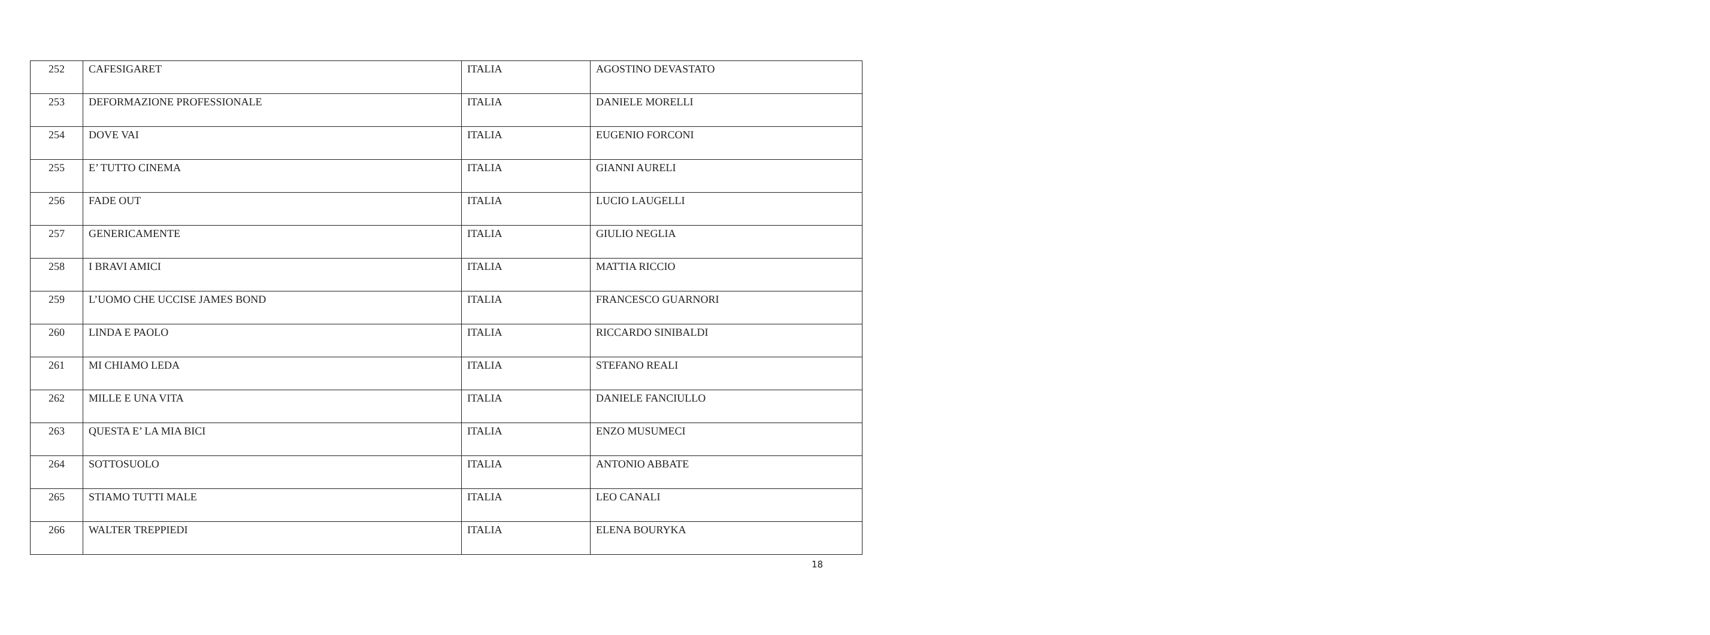| 252 | CAFESIGARET | ITALIA | AGOSTINO DEVASTATO |
| 253 | DEFORMAZIONE PROFESSIONALE | ITALIA | DANIELE MORELLI |
| 254 | DOVE VAI | ITALIA | EUGENIO FORCONI |
| 255 | E’ TUTTO CINEMA | ITALIA | GIANNI AURELI |
| 256 | FADE OUT | ITALIA | LUCIO LAUGELLI |
| 257 | GENERICAMENTE | ITALIA | GIULIO NEGLIA |
| 258 | I BRAVI AMICI | ITALIA | MATTIA RICCIO |
| 259 | L’UOMO CHE UCCISE JAMES BOND | ITALIA | FRANCESCO GUARNORI |
| 260 | LINDA E PAOLO | ITALIA | RICCARDO SINIBALDI |
| 261 | MI CHIAMO LEDA | ITALIA | STEFANO REALI |
| 262 | MILLE E UNA VITA | ITALIA | DANIELE FANCIULLO |
| 263 | QUESTA E’ LA MIA BICI | ITALIA | ENZO MUSUMECI |
| 264 | SOTTOSUOLO | ITALIA | ANTONIO ABBATE |
| 265 | STIAMO TUTTI MALE | ITALIA | LEO CANALI |
| 266 | WALTER TREPPIEDI | ITALIA | ELENA BOURYKA |
18